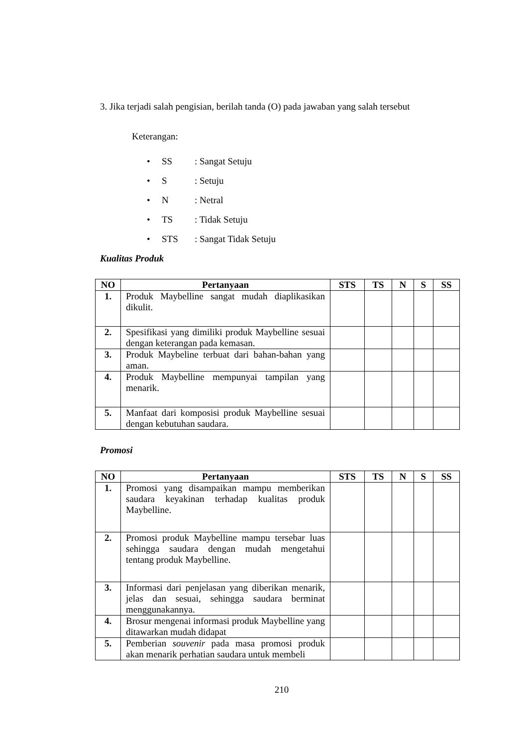3. Jika terjadi salah pengisian, berilah tanda (O) pada jawaban yang salah tersebut
Keterangan:
• SS: Sangat Setuju
• S: Setuju
• N: Netral
• TS: Tidak Setuju
• STS: Sangat Tidak Setuju
Kualitas Produk
| NO | Pertanyaan | STS | TS | N | S | SS |
| --- | --- | --- | --- | --- | --- | --- |
| 1. | Produk Maybelline sangat mudah diaplikasikan dikulit. | | | | | |
| 2. | Spesifikasi yang dimiliki produk Maybelline sesuai dengan keterangan pada kemasan. | | | | | |
| 3. | Produk Maybeline terbuat dari bahan-bahan yang aman. | | | | | |
| 4. | Produk Maybelline mempunyai tampilan yang menarik. | | | | | |
| 5. | Manfaat dari komposisi produk Maybelline sesuai dengan kebutuhan saudara. | | | | | |
Promosi
| NO | Pertanyaan | STS | TS | N | S | SS |
| --- | --- | --- | --- | --- | --- | --- |
| 1. | Promosi yang disampaikan mampu memberikan saudara keyakinan terhadap kualitas produk Maybelline. | | | | | |
| 2. | Promosi produk Maybelline mampu tersebar luas sehingga saudara dengan mudah mengetahui tentang produk Maybelline. | | | | | |
| 3. | Informasi dari penjelasan yang diberikan menarik, jelas dan sesuai, sehingga saudara berminat menggunakannya. | | | | | |
| 4. | Brosur mengenai informasi produk Maybelline yang ditawarkan mudah didapat | | | | | |
| 5. | Pemberian souvenir pada masa promosi produk akan menarik perhatian saudara untuk membeli | | | | | |
210